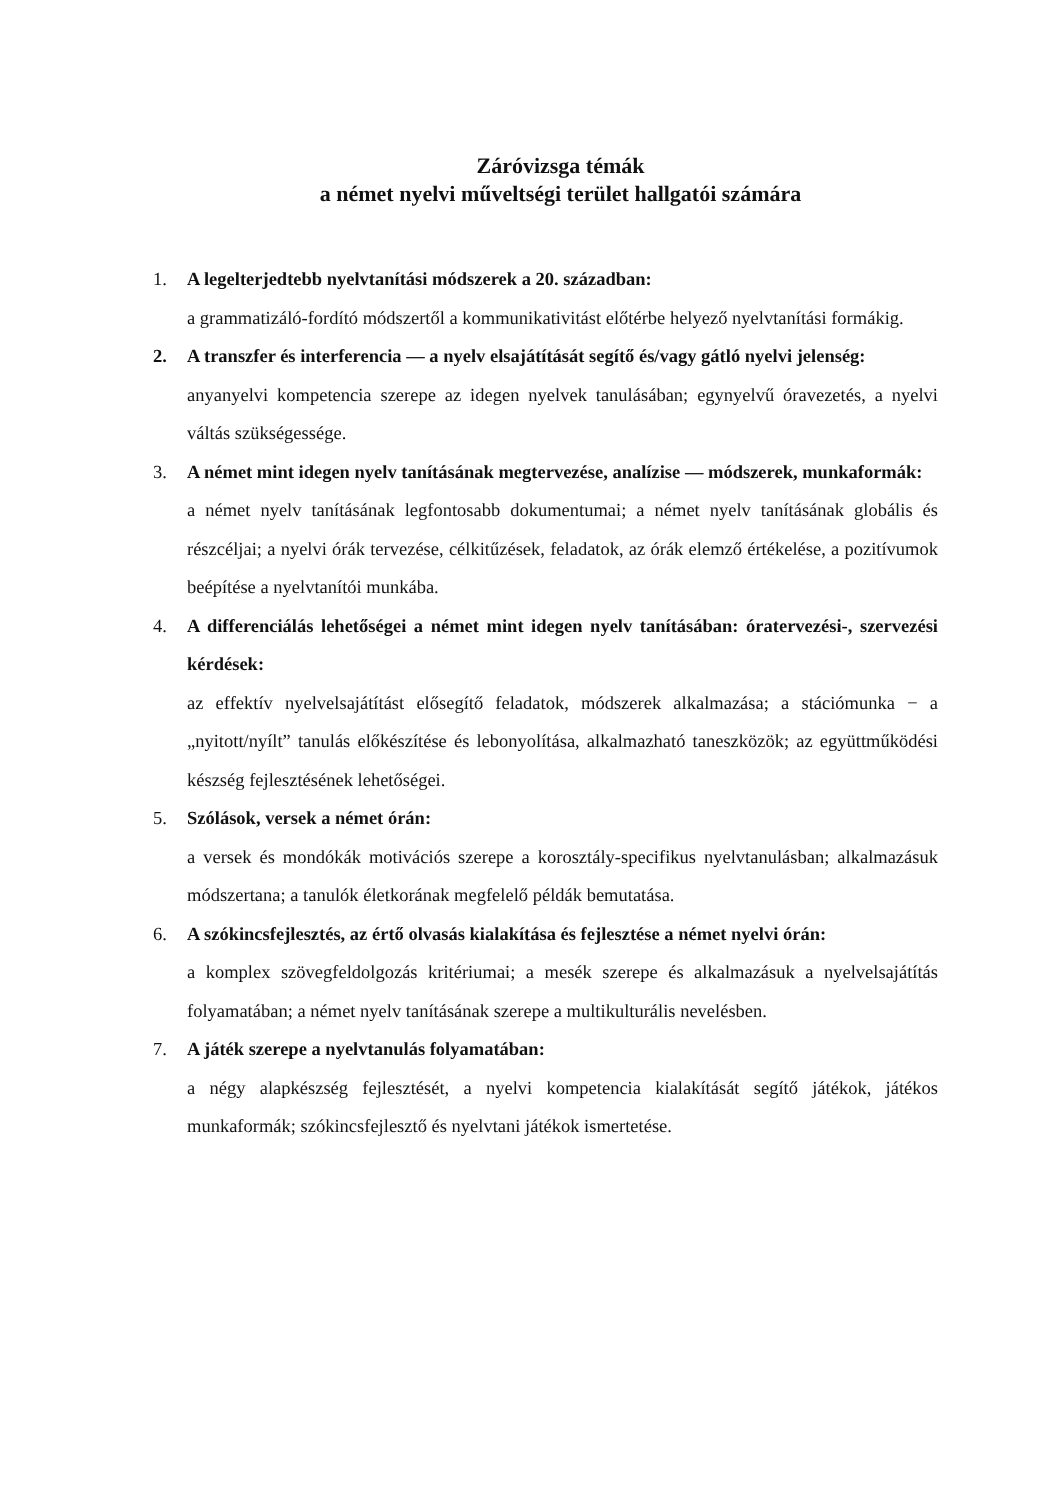Záróvizsga témák
a német nyelvi műveltségi terület hallgatói számára
1. A legelterjedtebb nyelvtanítási módszerek a 20. században:
a grammatizáló-fordító módszertől a kommunikativitást előtérbe helyező nyelvtanítási formákig.
2. A transzfer és interferencia — a nyelv elsajátítását segítő és/vagy gátló nyelvi jelenség:
anyanyelvi kompetencia szerepe az idegen nyelvek tanulásában; egynyelvű óravezetés, a nyelvi váltás szükségessége.
3. A német mint idegen nyelv tanításának megtervezése, analízise — módszerek, munkaformák:
a német nyelv tanításának legfontosabb dokumentumai; a német nyelv tanításának globális és részcéljai; a nyelvi órák tervezése, célkitűzések, feladatok, az órák elemző értékelése, a pozitívumok beépítése a nyelvtanítói munkába.
4. A differenciálás lehetőségei a német mint idegen nyelv tanításában: óratervezési-, szervezési kérdések:
az effektív nyelvelsajátítást elősegítő feladatok, módszerek alkalmazása; a stációmunka − a „nyitott/nyílt” tanulás előkészítése és lebonyolítása, alkalmazható taneszközök; az együttműködési készség fejlesztésének lehetőségei.
5. Szólások, versek a német órán:
a versek és mondókák motivációs szerepe a korosztály-specifikus nyelvtanulásban; alkalmazásuk módszertana; a tanulók életkorának megfelelő példák bemutatása.
6. A szókincsfejlesztés, az értő olvasás kialakítása és fejlesztése a német nyelvi órán:
a komplex szövegfeldolgozás kritériumai; a mesék szerepe és alkalmazásuk a nyelvelsajátítás folyamatában; a német nyelv tanításának szerepe a multikulturális nevelésben.
7. A játék szerepe a nyelvtanulás folyamatában:
a négy alapkészség fejlesztését, a nyelvi kompetencia kialakítását segítő játékok, játékos munkaformák; szókincsfejlesztő és nyelvtani játékok ismertetése.